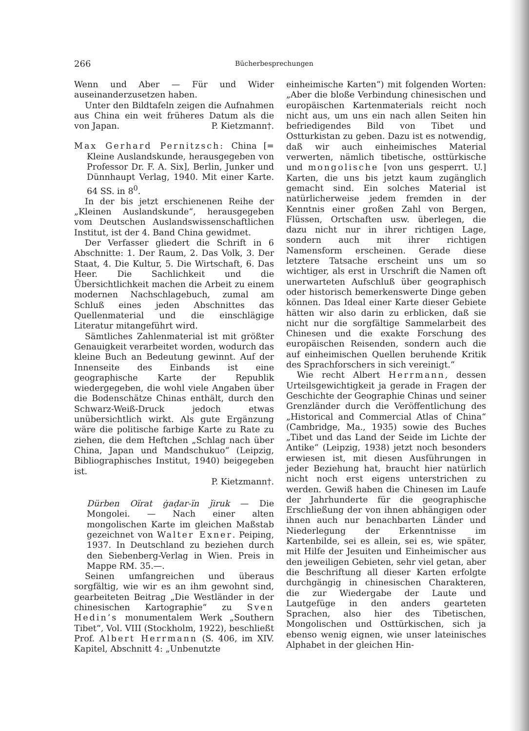266 Bücherbesprechungen
Wenn und Aber — Für und Wider auseinanderzusetzen haben.
Unter den Bildtafeln zeigen die Aufnahmen aus China ein weit früheres Datum als die von Japan. P. Kietzmann†.
Max Gerhard Pernitzsch: China [= Kleine Auslandskunde, herausgegeben von Professor Dr. F. A. Six], Berlin, Junker und Dünnhaupt Verlag, 1940. Mit einer Karte. 64 SS. in 8<sup>0</sup>.
In der bis jetzt erschienenen Reihe der „Kleinen Auslandskunde“, herausgegeben vom Deutschen Auslandswissenschaftlichen Institut, ist der 4. Band China gewidmet.
Der Verfasser gliedert die Schrift in 6 Abschnitte: 1. Der Raum, 2. Das Volk, 3. Der Staat, 4. Die Kultur, 5. Die Wirtschaft, 6. Das Heer. Die Sachlichkeit und die Übersichtlichkeit machen die Arbeit zu einem modernen Nachschlagebuch, zumal am Schluß eines jeden Abschnittes das Quellenmaterial und die einschlägige Literatur mitangeführt wird.
Sämtliches Zahlenmaterial ist mit größter Genauigkeit verarbeitet worden, wodurch das kleine Buch an Bedeutung gewinnt. Auf der Innenseite des Einbands ist eine geographische Karte der Republik wiedergegeben, die wohl viele Angaben über die Bodenschätze Chinas enthält, durch den Schwarz-Weiß-Druck jedoch etwas unübersichtlich wirkt. Als gute Ergänzung wäre die politische farbige Karte zu Rate zu ziehen, die dem Heftchen „Schlag nach über China, Japan und Mandschukuo“ (Leipzig, Bibliographisches Institut, 1940) beigegeben ist.
P. Kietzmann†.
Dürben Oïrat ġaḍar-ïn ǰiruk — Die Mongolei. — Nach einer alten mongolischen Karte im gleichen Maßstab gezeichnet von Walter Exner. Peiping, 1937. In Deutschland zu beziehen durch den Siebenberg-Verlag in Wien. Preis in Mappe RM. 35.—.
Seinen umfangreichen und überaus sorgfältig, wie wir es an ihm gewohnt sind, gearbeiteten Beitrag „Die Westländer in der chinesischen Kartographie“ zu Sven Hedin’s monumentalem Werk „Southern Tibet“, Vol. VIII (Stockholm, 1922), beschließt Prof. Albert Herrmann (S. 406, im XIV. Kapitel, Abschnitt 4: „Unbenutzte
einheimische Karten“) mit folgenden Worten: „Aber die bloße Verbindung chinesischen und europäischen Kartenmaterials reicht noch nicht aus, um uns ein nach allen Seiten hin befriedigendes Bild von Tibet und Ostturkistan zu geben. Dazu ist es notwendig, daß wir auch einheimisches Material verwerten, nämlich tibetische, osttürkische und mongolische [von uns gesperrt. U.] Karten, die uns bis jetzt kaum zugänglich gemacht sind. Ein solches Material ist natürlicherweise jedem fremden in der Kenntnis einer großen Zahl von Bergen, Flüssen, Ortschaften usw. überlegen, die dazu nicht nur in ihrer richtigen Lage, sondern auch mit ihrer richtigen Namensform erscheinen. Gerade diese letztere Tatsache erscheint uns um so wichtiger, als erst in Urschrift die Namen oft unerwarteten Aufschluß über geographisch oder historisch bemerkenswerte Dinge geben können. Das Ideal einer Karte dieser Gebiete hätten wir also darin zu erblicken, daß sie nicht nur die sorgfältige Sammelarbeit des Chinesen und die exakte Forschung des europäischen Reisenden, sondern auch die auf einheimischen Quellen beruhende Kritik des Sprachforschers in sich vereinigt.“
Wie recht Albert Herrmann, dessen Urteilsgewichtigkeit ja gerade in Fragen der Geschichte der Geographie Chinas und seiner Grenzländer durch die Veröffentlichung des „Historical and Commercial Atlas of China“ (Cambridge, Ma., 1935) sowie des Buches „Tibet und das Land der Seide im Lichte der Antike“ (Leipzig, 1938) jetzt noch besonders erwiesen ist, mit diesen Ausführungen in jeder Beziehung hat, braucht hier natürlich nicht noch erst eigens unterstrichen zu werden. Gewiß haben die Chinesen im Laufe der Jahrhunderte für die geographische Erschließung der von ihnen abhängigen oder ihnen auch nur benachbarten Länder und Niederlegung der Erkenntnisse im Kartenbilde, sei es allein, sei es, wie später, mit Hilfe der Jesuiten und Einheimischer aus den jeweiligen Gebieten, sehr viel getan, aber die Beschriftung all dieser Karten erfolgte durchgängig in chinesischen Charakteren, die zur Wiedergabe der Laute und Lautgefüge in den anders gearteten Sprachen, also hier des Tibetischen, Mongolischen und Osttürkischen, sich ja ebenso wenig eignen, wie unser lateinisches Alphabet in der gleichen Hin-